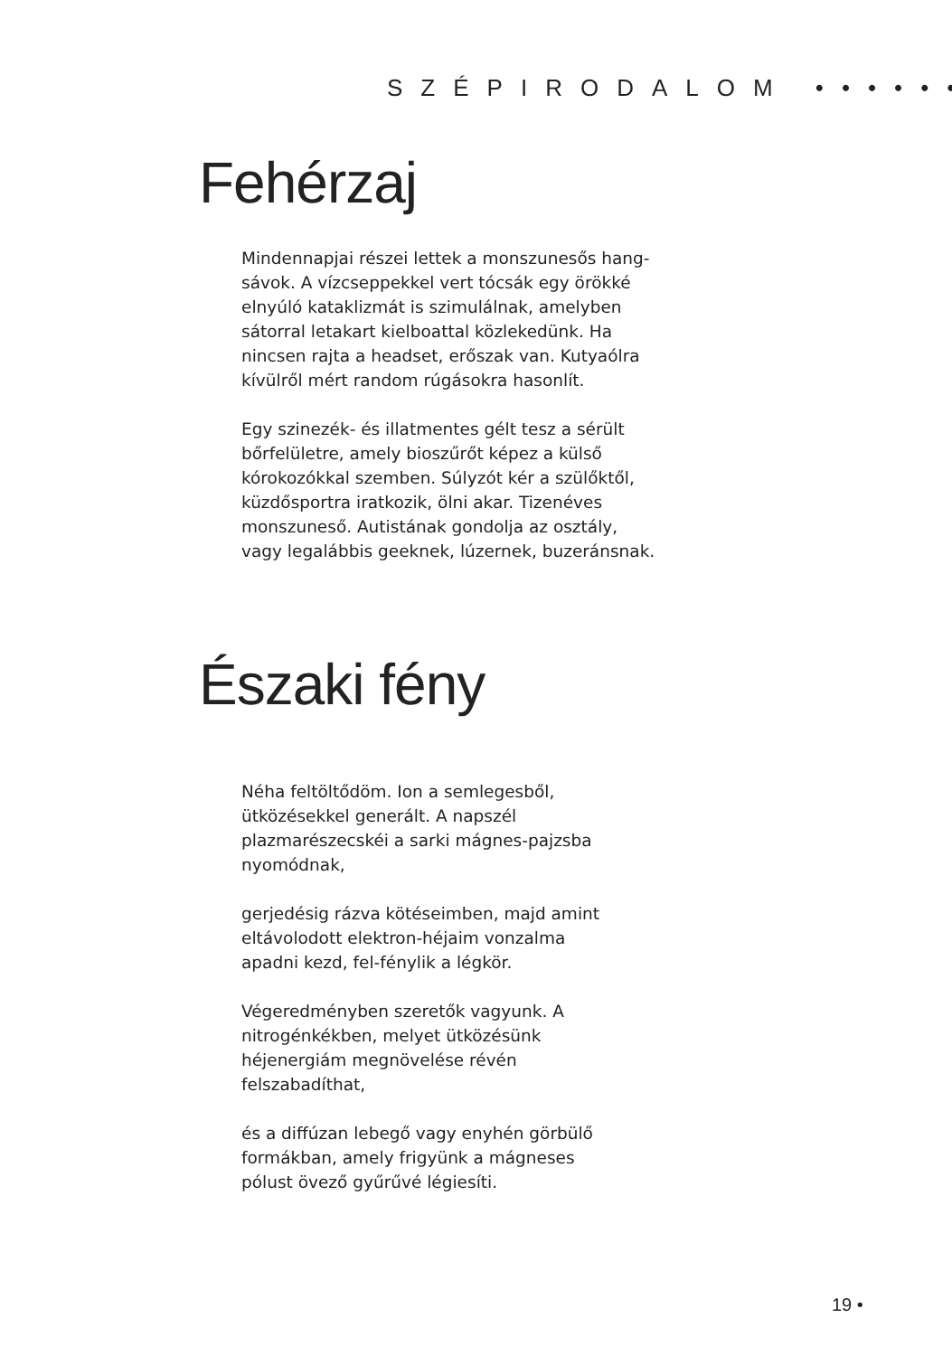SZÉPIRODALOM ••••••
Fehérzaj
Mindennapjai részei lettek a monszunesős hang-sávok. A vízcseppekkel vert tócsák egy örökké elnyúló kataklizmát is szimulálnak, amelyben sátorral letakart kielboattal közlekedünk. Ha nincsen rajta a headset, erőszak van. Kutyaólra kívülről mért random rúgásokra hasonlít.
Egy szinezék- és illatmentes gélt tesz a sérült bőrfelületre, amely bioszűrőt képez a külső kórokozókkal szemben. Súlyzót kér a szülőktől, küzdősportra iratkozik, ölni akar. Tizenéves monszuneső. Autistának gondolja az osztály, vagy legalábbis geeknek, lúzernek, buzeránsnak.
Északi fény
Néha feltöltődöm. Ion a semlegesből, ütközésekkel generált. A napszél plazmarészecskéi a sarki mágnes-pajzsba nyomódnak,
gerjedésig rázva kötéseimben, majd amint eltávolodott elektron-héjaim vonzalma apadni kezd, fel-fénylik a légkör.
Végeredményben szeretők vagyunk. A nitrogénkékben, melyet ütközésünk héjenergiám megnövelése révén felszabadíthat,
és a diffúzan lebegő vagy enyhén görbülő formákban, amely frigyünk a mágneses pólust övező gyűrűvé légiesíti.
19 •